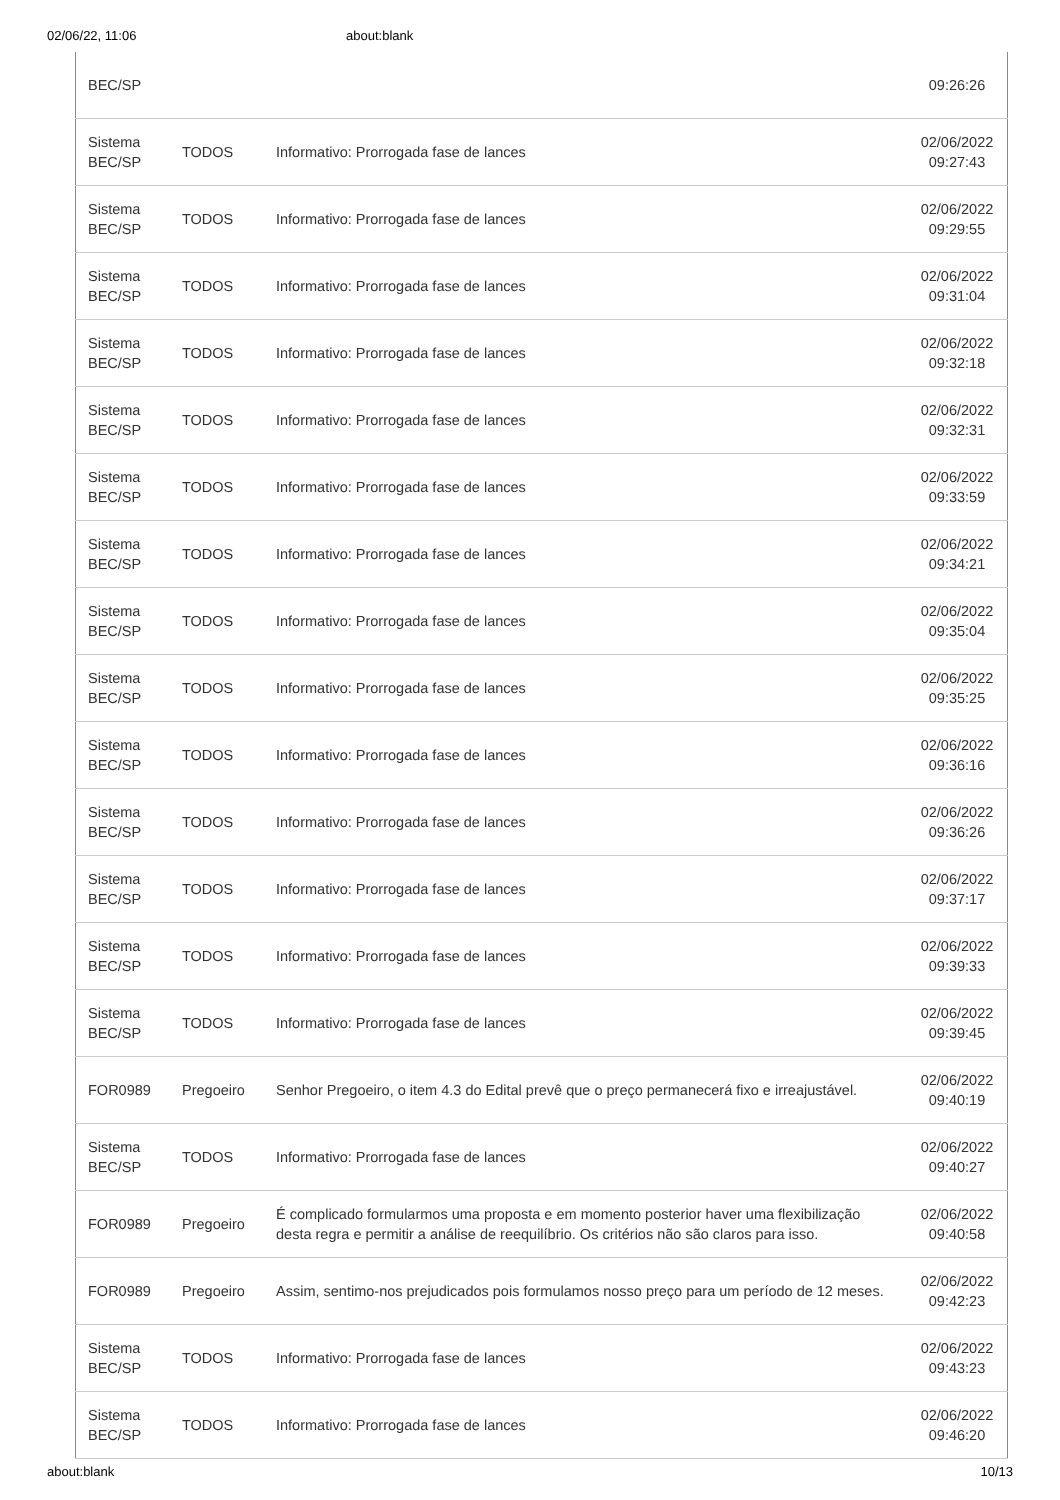02/06/22, 11:06 about:blank
| BEC/SP | | | 09:26:26 |
| Sistema BEC/SP | TODOS | Informativo: Prorrogada fase de lances | 02/06/2022 09:27:43 |
| Sistema BEC/SP | TODOS | Informativo: Prorrogada fase de lances | 02/06/2022 09:29:55 |
| Sistema BEC/SP | TODOS | Informativo: Prorrogada fase de lances | 02/06/2022 09:31:04 |
| Sistema BEC/SP | TODOS | Informativo: Prorrogada fase de lances | 02/06/2022 09:32:18 |
| Sistema BEC/SP | TODOS | Informativo: Prorrogada fase de lances | 02/06/2022 09:32:31 |
| Sistema BEC/SP | TODOS | Informativo: Prorrogada fase de lances | 02/06/2022 09:33:59 |
| Sistema BEC/SP | TODOS | Informativo: Prorrogada fase de lances | 02/06/2022 09:34:21 |
| Sistema BEC/SP | TODOS | Informativo: Prorrogada fase de lances | 02/06/2022 09:35:04 |
| Sistema BEC/SP | TODOS | Informativo: Prorrogada fase de lances | 02/06/2022 09:35:25 |
| Sistema BEC/SP | TODOS | Informativo: Prorrogada fase de lances | 02/06/2022 09:36:16 |
| Sistema BEC/SP | TODOS | Informativo: Prorrogada fase de lances | 02/06/2022 09:36:26 |
| Sistema BEC/SP | TODOS | Informativo: Prorrogada fase de lances | 02/06/2022 09:37:17 |
| Sistema BEC/SP | TODOS | Informativo: Prorrogada fase de lances | 02/06/2022 09:39:33 |
| Sistema BEC/SP | TODOS | Informativo: Prorrogada fase de lances | 02/06/2022 09:39:45 |
| FOR0989 | Pregoeiro | Senhor Pregoeiro, o item 4.3 do Edital prevê que o preço permanecerá fixo e irreajustável. | 02/06/2022 09:40:19 |
| Sistema BEC/SP | TODOS | Informativo: Prorrogada fase de lances | 02/06/2022 09:40:27 |
| FOR0989 | Pregoeiro | É complicado formularmos uma proposta e em momento posterior haver uma flexibilização desta regra e permitir a análise de reequilíbrio. Os critérios não são claros para isso. | 02/06/2022 09:40:58 |
| FOR0989 | Pregoeiro | Assim, sentimo-nos prejudicados pois formulamos nosso preço para um período de 12 meses. | 02/06/2022 09:42:23 |
| Sistema BEC/SP | TODOS | Informativo: Prorrogada fase de lances | 02/06/2022 09:43:23 |
| Sistema BEC/SP | TODOS | Informativo: Prorrogada fase de lances | 02/06/2022 09:46:20 |
about:blank 10/13